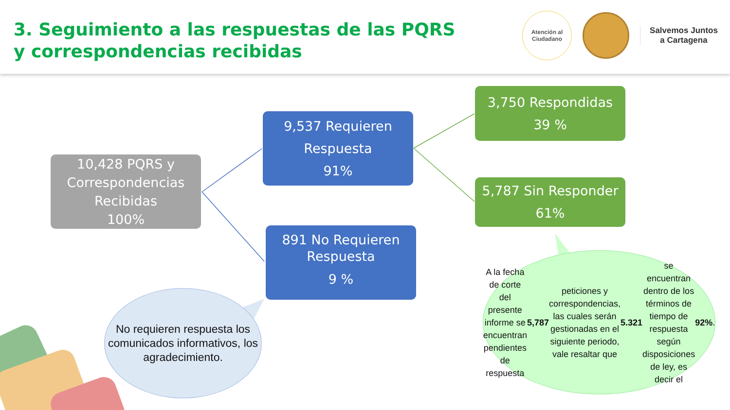3. Seguimiento a las respuestas de las PQRS y correspondencias recibidas
Atención al
Ciudadano
Salvemos Juntos
a Cartagena
10,428 PQRS y Correspondencias Recibidas
100%
9,537 Requieren Respuesta
91%
891 No Requieren Respuesta
9 %
3,750 Respondidas
39 %
5,787 Sin Responder
61%
No requieren respuesta los comunicados informativos, los agradecimiento.
A la fecha de corte del presente informe se encuentran pendientes de respuesta 5,787 peticiones y correspondencias, las cuales serán gestionadas en el siguiente periodo, vale resaltar que 5.321 se encuentran dentro de los términos de tiempo de respuesta según disposiciones de ley, es decir el 92%.